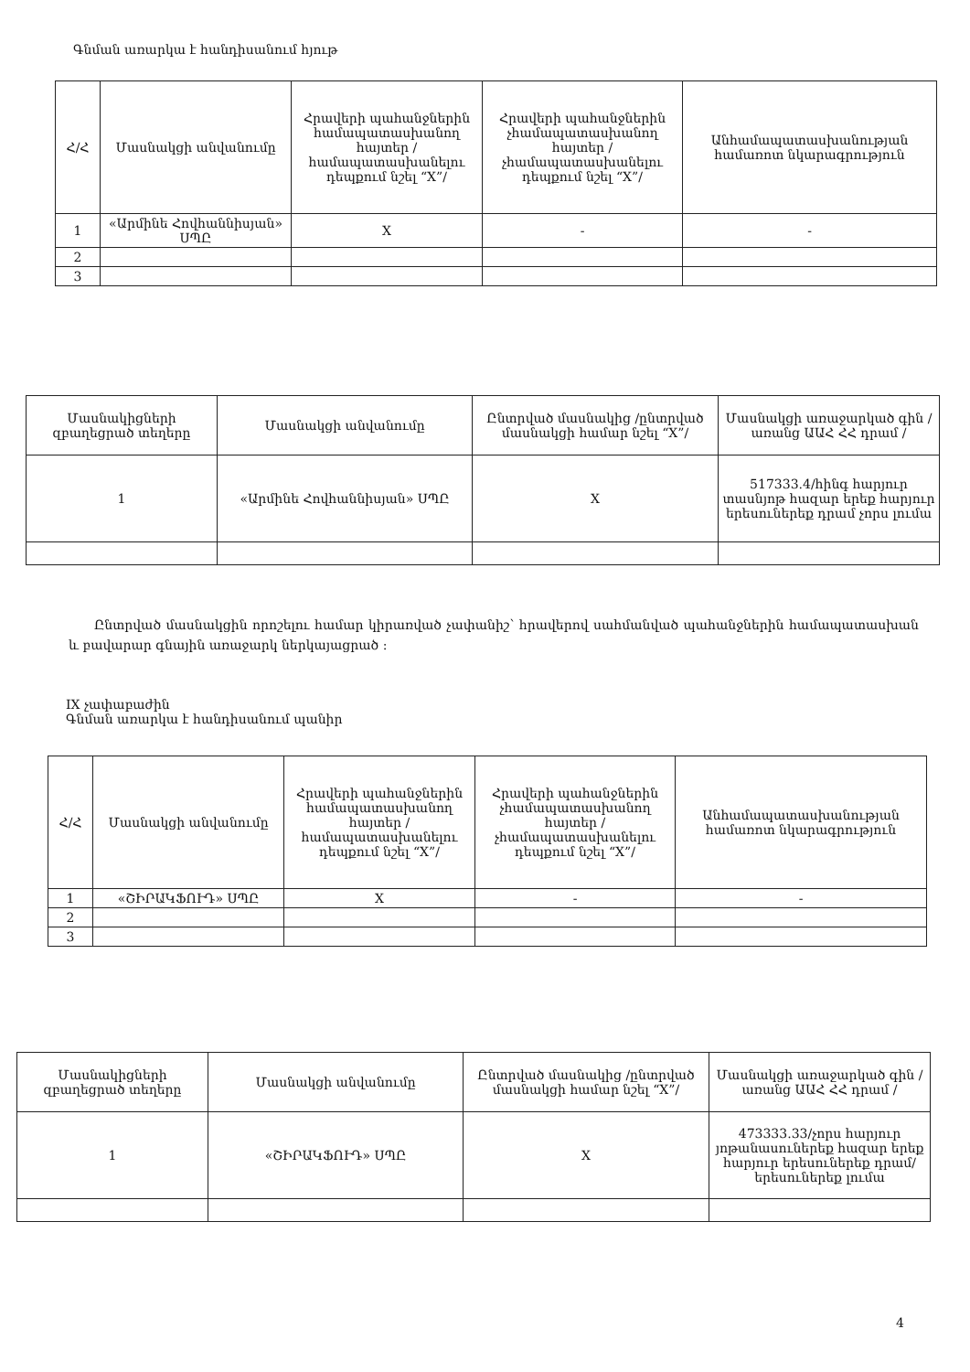Գնման առարկա է հանդիսանում հյութ
| Հ/Հ | Մասնակցի անվանումը | Հրավերի պահանջներին համապատասխանող հայտեր /համապատասխանելու դեպքում նշել “X”/ | Հրավերի պահանջներին չհամապատասխանող հայտեր /չհամապատասխանելու դեպքում նշել “X”/ | Անհամապատասխանության համառոտ նկարագրություն |
| --- | --- | --- | --- | --- |
| 1 | «Արմինե Հովհաննիսյան» ՍՊԸ | X | - | - |
| 2 | | | | |
| 3 | | | | |
| Մասնակիցների զբաղեցրած տեղերը | Մասնակցի անվանումը | Ընտրված մասնակից /ընտրված մասնակցի համար նշել “X”/ | Մասնակցի առաջարկած գին /առանց ԱԱՀ ՀՀ դրամ / |
| --- | --- | --- | --- |
| 1 | «Արմինե Հովհաննիսյան» ՍՊԸ | X | 517333.4/հինգ հարյուր տասնյոթ հազար երեք հարյուր երեսուներեք դրամ չորս լումա |
Ընտրված մասնակցին որոշելու համար կիրառված չափանիշ՝ հրավերով սահմանված պահանջներին համապատասխան և բավարար գնային առաջարկ ներկայացրած :
IX չափաբաժին
Գնման առարկա է հանդիսանում պանիր
| Հ/Հ | Մասնակցի անվանումը | Հրավերի պահանջներին համապատասխանող հայտեր /համապատասխանելու դեպքում նշել “X”/ | Հրավերի պահանջներին չհամապատասխանող հայտեր /չհամապատասխանելու դեպքում նշել “X”/ | Անհամապատասխանության համառոտ նկարագրություն |
| --- | --- | --- | --- | --- |
| 1 | «ՇԻՐԱԿՖՈՒԴ» ՍՊԸ | X | - | - |
| 2 | | | | |
| 3 | | | | |
| Մասնակիցների զբաղեցրած տեղերը | Մասնակցի անվանումը | Ընտրված մասնակից /ընտրված մասնակցի համար նշել “X”/ | Մասնակցի առաջարկած գին /առանց ԱԱՀ ՀՀ դրամ / |
| --- | --- | --- | --- |
| 1 | «ՇԻՐԱԿՖՈՒԴ» ՍՊԸ | X | 473333.33/չորս հարյուր յոթանասուներեք հազար երեք հարյուր երեսուներեք դրամ/ երեսուներեք լումա |
4